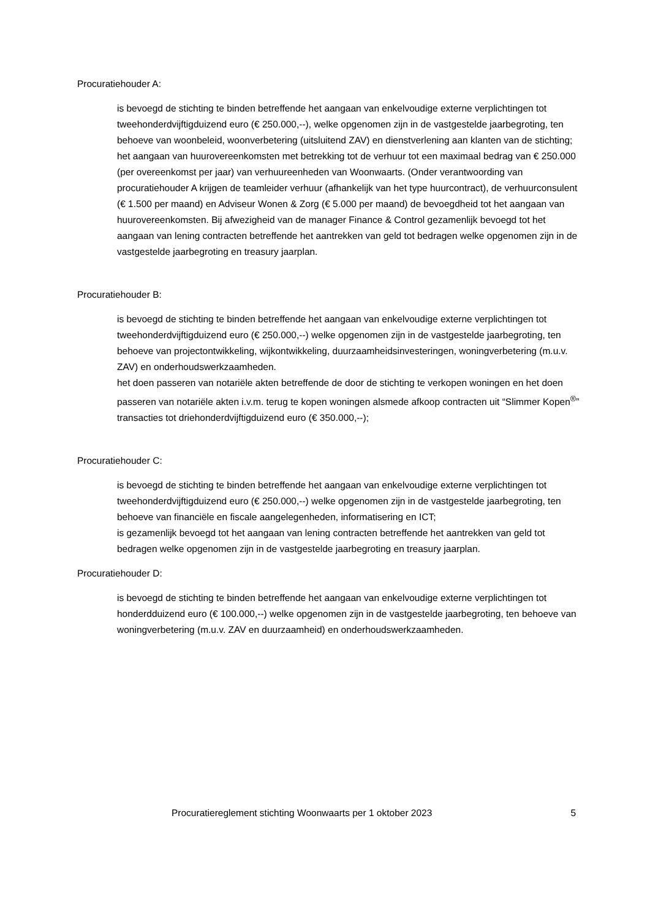Procuratiehouder A:
is bevoegd de stichting te binden betreffende het aangaan van enkelvoudige externe verplichtingen tot tweehonderdvijftigduizend euro (€ 250.000,--), welke opgenomen zijn in de vastgestelde jaarbegroting, ten behoeve van woonbeleid, woonverbetering (uitsluitend ZAV) en dienstverlening aan klanten van de stichting;
het aangaan van huurovereenkomsten met betrekking tot de verhuur tot een maximaal bedrag van € 250.000 (per overeenkomst per jaar) van verhuureenheden van Woonwaarts. (Onder verantwoording van procuratiehouder A krijgen de teamleider verhuur (afhankelijk van het type huurcontract), de verhuurconsulent (€ 1.500 per maand) en Adviseur Wonen & Zorg (€ 5.000 per maand) de bevoegdheid tot het aangaan van huurovereenkomsten. Bij afwezigheid van de manager Finance & Control gezamenlijk bevoegd tot het aangaan van lening contracten betreffende het aantrekken van geld tot bedragen welke opgenomen zijn in de vastgestelde jaarbegroting en treasury jaarplan.
Procuratiehouder B:
is bevoegd de stichting te binden betreffende het aangaan van enkelvoudige externe verplichtingen tot tweehonderdvijftigduizend euro (€ 250.000,--) welke opgenomen zijn in de vastgestelde jaarbegroting, ten behoeve van projectontwikkeling, wijkontwikkeling, duurzaamheidsinvesteringen, woningverbetering (m.u.v. ZAV) en onderhoudswerkzaamheden.
het doen passeren van notariële akten betreffende de door de stichting te verkopen woningen en het doen passeren van notariële akten i.v.m. terug te kopen woningen alsmede afkoop contracten uit “Slimmer Kopen<sup>®</sup>” transacties tot driehonderdvijftigduizend euro (€ 350.000,--);
Procuratiehouder C:
is bevoegd de stichting te binden betreffende het aangaan van enkelvoudige externe verplichtingen tot tweehonderdvijftigduizend euro (€ 250.000,--) welke opgenomen zijn in de vastgestelde jaarbegroting, ten behoeve van financiële en fiscale aangelegenheden, informatisering en ICT;
is gezamenlijk bevoegd tot het aangaan van lening contracten betreffende het aantrekken van geld tot bedragen welke opgenomen zijn in de vastgestelde jaarbegroting en treasury jaarplan.
Procuratiehouder D:
is bevoegd de stichting te binden betreffende het aangaan van enkelvoudige externe verplichtingen tot honderdduizend euro (€ 100.000,--) welke opgenomen zijn in de vastgestelde jaarbegroting, ten behoeve van woningverbetering (m.u.v. ZAV en duurzaamheid) en onderhoudswerkzaamheden.
Procuratiereglement stichting Woonwaarts per 1 oktober 2023 5